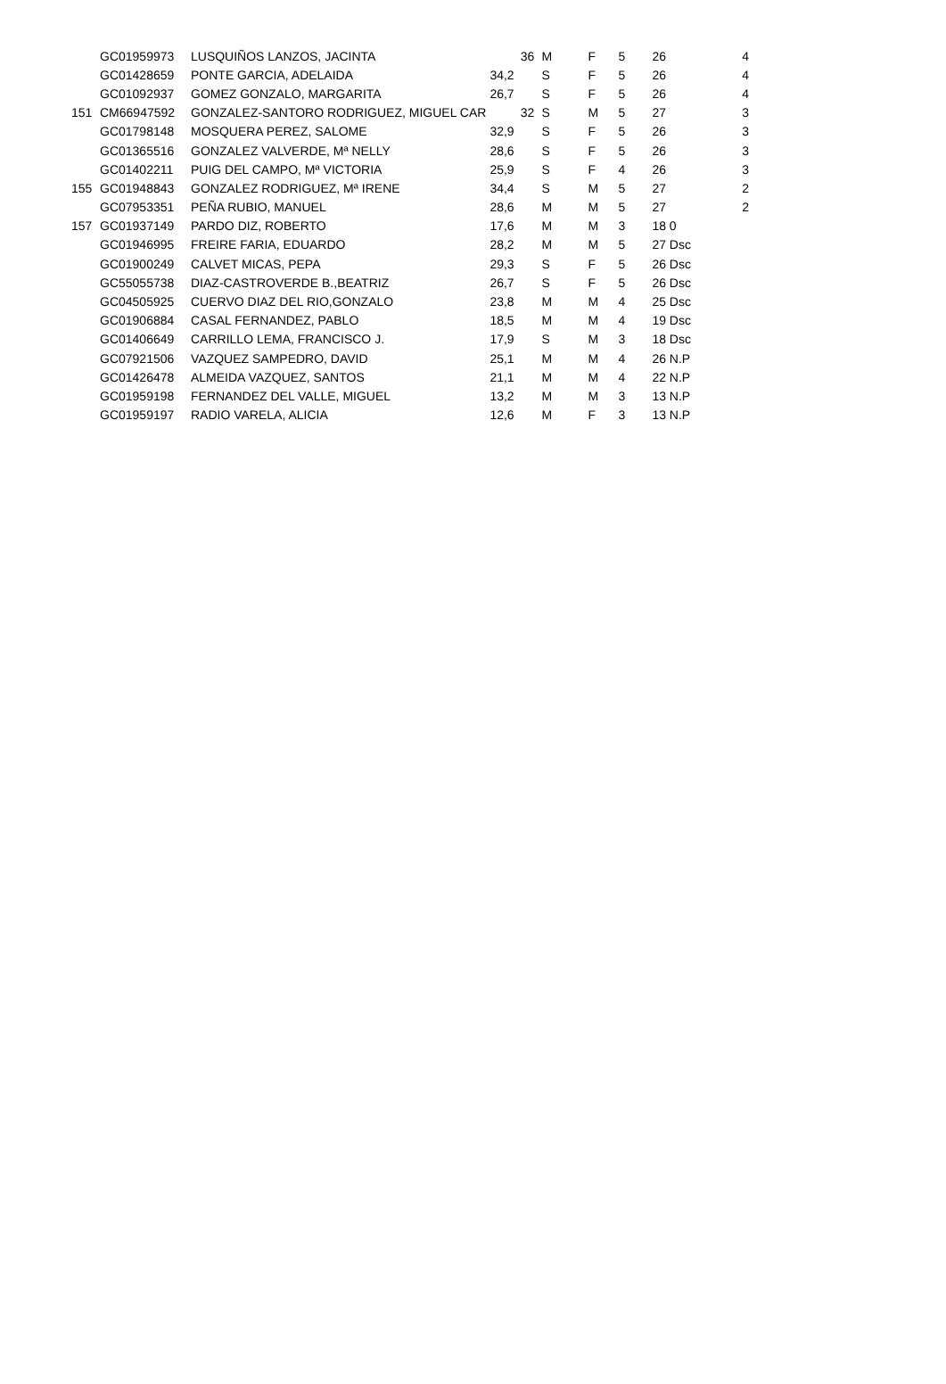| | GC01959973 | LUSQUIÑOS LANZOS, JACINTA | 36 | M | F | 5 | 26 | 4 |
| | GC01428659 | PONTE GARCIA, ADELAIDA | 34,2 | S | F | 5 | 26 | 4 |
| | GC01092937 | GOMEZ GONZALO, MARGARITA | 26,7 | S | F | 5 | 26 | 4 |
| 151 | CM66947592 | GONZALEZ-SANTORO RODRIGUEZ, MIGUEL CAR | 32 | S | M | 5 | 27 | 3 |
| | GC01798148 | MOSQUERA PEREZ, SALOME | 32,9 | S | F | 5 | 26 | 3 |
| | GC01365516 | GONZALEZ VALVERDE, Mª NELLY | 28,6 | S | F | 5 | 26 | 3 |
| | GC01402211 | PUIG DEL CAMPO, Mª VICTORIA | 25,9 | S | F | 4 | 26 | 3 |
| 155 | GC01948843 | GONZALEZ RODRIGUEZ, Mª IRENE | 34,4 | S | M | 5 | 27 | 2 |
| | GC07953351 | PEÑA RUBIO, MANUEL | 28,6 | M | M | 5 | 27 | 2 |
| 157 | GC01937149 | PARDO DIZ, ROBERTO | 17,6 | M | M | 3 | 18 0 | |
| | GC01946995 | FREIRE FARIA, EDUARDO | 28,2 | M | M | 5 | 27 Dsc | |
| | GC01900249 | CALVET MICAS, PEPA | 29,3 | S | F | 5 | 26 Dsc | |
| | GC55055738 | DIAZ-CASTROVERDE B.,BEATRIZ | 26,7 | S | F | 5 | 26 Dsc | |
| | GC04505925 | CUERVO DIAZ DEL RIO,GONZALO | 23,8 | M | M | 4 | 25 Dsc | |
| | GC01906884 | CASAL FERNANDEZ, PABLO | 18,5 | M | M | 4 | 19 Dsc | |
| | GC01406649 | CARRILLO LEMA, FRANCISCO J. | 17,9 | S | M | 3 | 18 Dsc | |
| | GC07921506 | VAZQUEZ SAMPEDRO, DAVID | 25,1 | M | M | 4 | 26 N.P | |
| | GC01426478 | ALMEIDA VAZQUEZ, SANTOS | 21,1 | M | M | 4 | 22 N.P | |
| | GC01959198 | FERNANDEZ DEL VALLE, MIGUEL | 13,2 | M | M | 3 | 13 N.P | |
| | GC01959197 | RADIO VARELA, ALICIA | 12,6 | M | F | 3 | 13 N.P | |